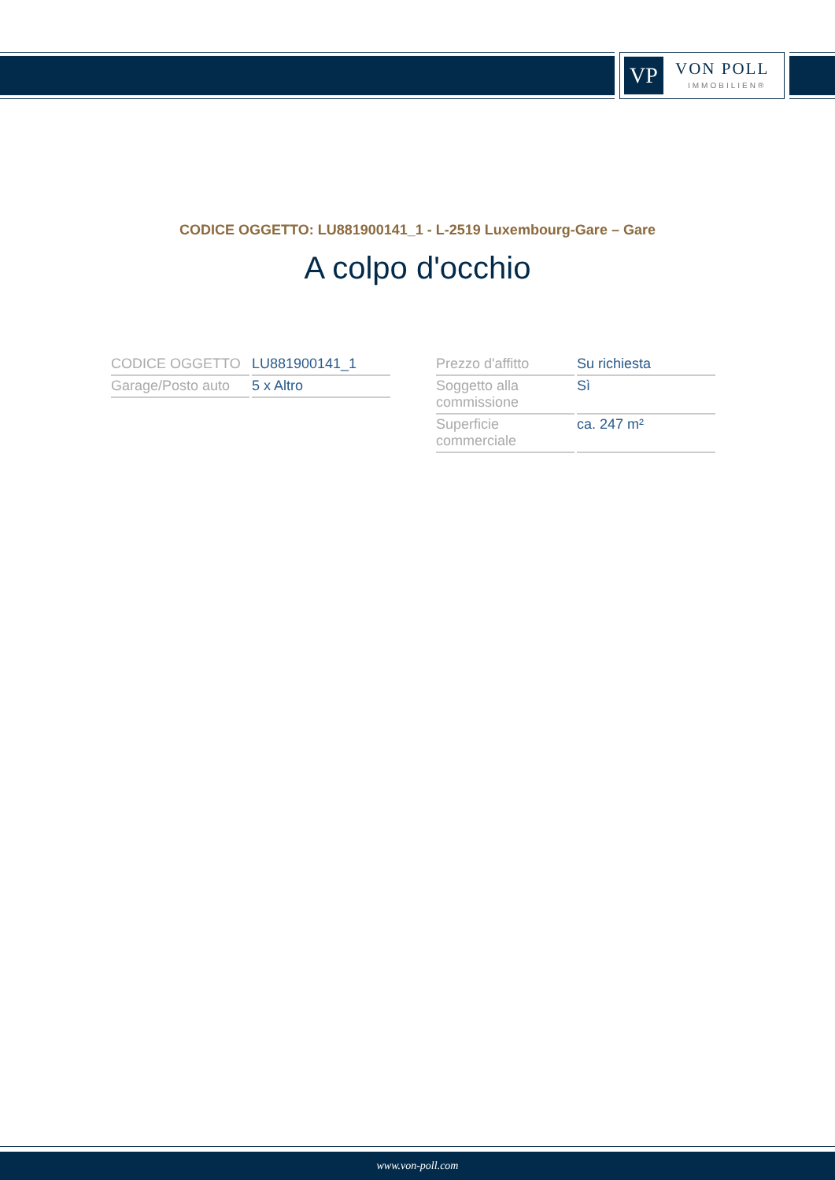VP VON POLL
IMMOBILIEN®
CODICE OGGETTO: LU881900141_1 - L-2519 Luxembourg-Gare – Gare
A colpo d'occhio
| CODICE OGGETTO | LU881900141_1 |
| Garage/Posto auto | 5 x Altro |
| Prezzo d'affitto | Su richiesta |
| Soggetto alla commissione | Sì |
| Superficie commerciale | ca. 247 m² |
www.von-poll.com